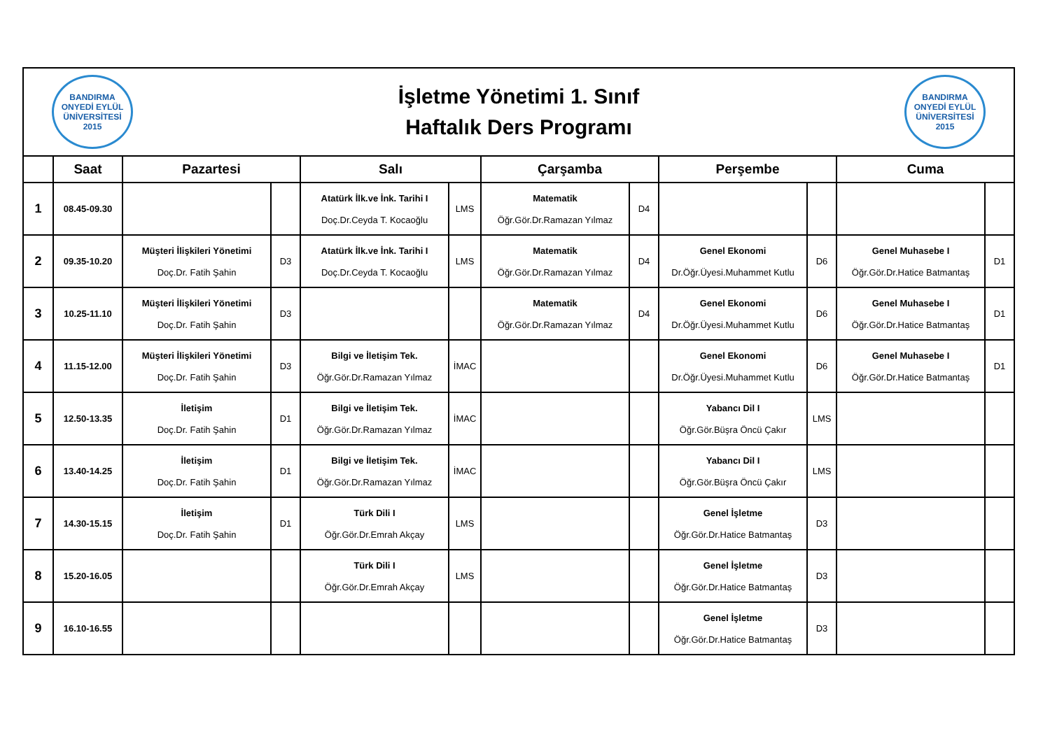BANDIRMA ONYEDİ EYLÜL ÜNİVERSİTESİ 2015
İşletme Yönetimi 1. Sınıf
Haftalık Ders Programı
BANDIRMA ONYEDİ EYLÜL ÜNİVERSİTESİ 2015
| | Saat | Pazartesi | | Salı | | Çarşamba | | Perşembe | | Cuma | |
| --- | --- | --- | --- | --- | --- | --- | --- | --- | --- | --- | --- |
| 1 | 08.45-09.30 | | | Atatürk İlk.ve İnk. Tarihi I Doç.Dr.Ceyda T. Kocaoğlu | LMS | Matematik Öğr.Gör.Dr.Ramazan Yılmaz | D4 | | | | |
| 2 | 09.35-10.20 | Müşteri İlişkileri Yönetimi Doç.Dr. Fatih Şahin | D3 | Atatürk İlk.ve İnk. Tarihi I Doç.Dr.Ceyda T. Kocaoğlu | LMS | Matematik Öğr.Gör.Dr.Ramazan Yılmaz | D4 | Genel Ekonomi Dr.Öğr.Üyesi.Muhammet Kutlu | D6 | Genel Muhasebe I Öğr.Gör.Dr.Hatice Batmantaş | D1 |
| 3 | 10.25-11.10 | Müşteri İlişkileri Yönetimi Doç.Dr. Fatih Şahin | D3 | | | Matematik Öğr.Gör.Dr.Ramazan Yılmaz | D4 | Genel Ekonomi Dr.Öğr.Üyesi.Muhammet Kutlu | D6 | Genel Muhasebe I Öğr.Gör.Dr.Hatice Batmantaş | D1 |
| 4 | 11.15-12.00 | Müşteri İlişkileri Yönetimi Doç.Dr. Fatih Şahin | D3 | Bilgi ve İletişim Tek. Öğr.Gör.Dr.Ramazan Yılmaz | İMAC | | | Genel Ekonomi Dr.Öğr.Üyesi.Muhammet Kutlu | D6 | Genel Muhasebe I Öğr.Gör.Dr.Hatice Batmantaş | D1 |
| 5 | 12.50-13.35 | İletişim Doç.Dr. Fatih Şahin | D1 | Bilgi ve İletişim Tek. Öğr.Gör.Dr.Ramazan Yılmaz | İMAC | | | Yabancı Dil I Öğr.Gör.Büşra Öncü Çakır | LMS | | |
| 6 | 13.40-14.25 | İletişim Doç.Dr. Fatih Şahin | D1 | Bilgi ve İletişim Tek. Öğr.Gör.Dr.Ramazan Yılmaz | İMAC | | | Yabancı Dil I Öğr.Gör.Büşra Öncü Çakır | LMS | | |
| 7 | 14.30-15.15 | İletişim Doç.Dr. Fatih Şahin | D1 | Türk Dili I Öğr.Gör.Dr.Emrah Akçay | LMS | | | Genel İşletme Öğr.Gör.Dr.Hatice Batmantaş | D3 | | |
| 8 | 15.20-16.05 | | | Türk Dili I Öğr.Gör.Dr.Emrah Akçay | LMS | | | Genel İşletme Öğr.Gör.Dr.Hatice Batmantaş | D3 | | |
| 9 | 16.10-16.55 | | | | | | | Genel İşletme Öğr.Gör.Dr.Hatice Batmantaş | D3 | | |